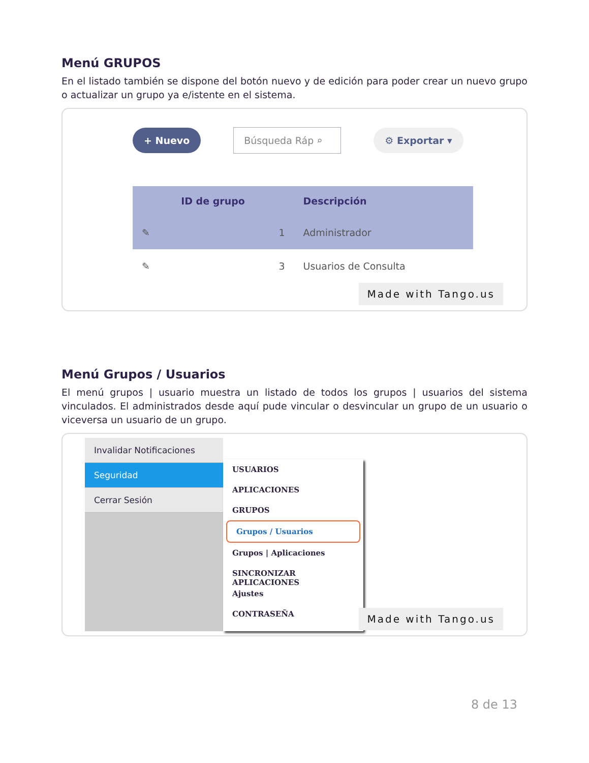Menú GRUPOS
En el listado también se dispone del botón nuevo y de edición para poder crear un nuevo grupo o actualizar un grupo ya e/istente en el sistema.
+ Nuevo Búsqueda Ráp ⌕ ⚙ Exportar ▾
| | ID de grupo | Descripción |
| --- | --- | --- |
| ✎ | 1 | Administrador |
| ✎ | 3 | Usuarios de Consulta |
Made with Tango.us
Menú Grupos / Usuarios
El menú grupos | usuario muestra un listado de todos los grupos | usuarios del sistema vinculados. El administrados desde aquí pude vincular o desvincular un grupo de un usuario o viceversa un usuario de un grupo.
Invalidar Notificaciones
Seguridad
Cerrar Sesión
USUARIOS
APLICACIONES
GRUPOS
Grupos / Usuarios
Grupos | Aplicaciones
SINCRONIZAR APLICACIONES
Ajustes
CONTRASEÑA
Made with Tango.us
8 de 13